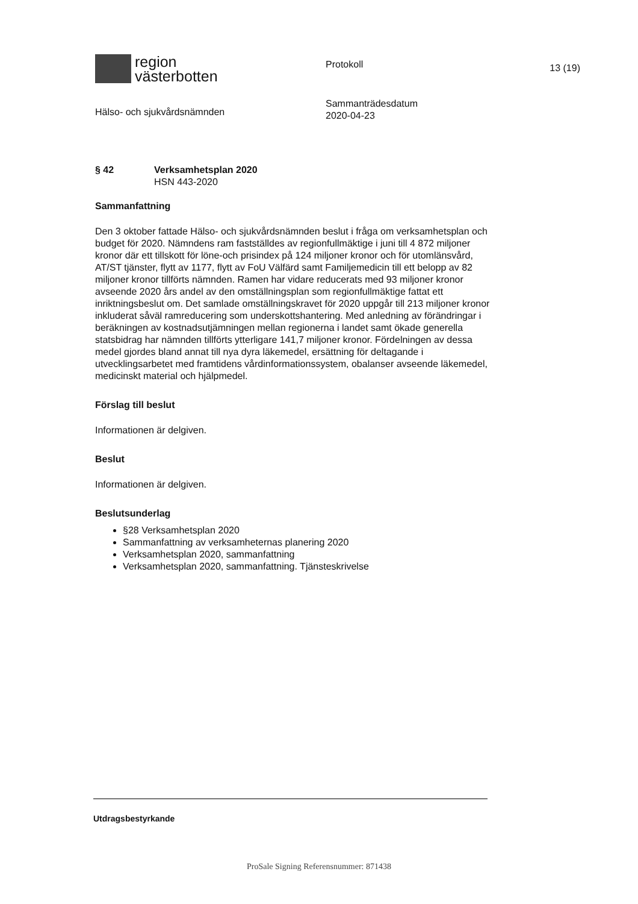region
västerbotten
Hälso- och sjukvårdsnämnden
Protokoll
Sammanträdesdatum
2020-04-23
13 (19)
§ 42 Verksamhetsplan 2020
HSN 443-2020
Sammanfattning
Den 3 oktober fattade Hälso- och sjukvårdsnämnden beslut i fråga om verksamhetsplan och budget för 2020. Nämndens ram fastställdes av regionfullmäktige i juni till 4 872 miljoner kronor där ett tillskott för löne-och prisindex på 124 miljoner kronor och för utomlänsvård, AT/ST tjänster, flytt av 1177, flytt av FoU Välfärd samt Familjemedicin till ett belopp av 82 miljoner kronor tillförts nämnden. Ramen har vidare reducerats med 93 miljoner kronor avseende 2020 års andel av den omställningsplan som regionfullmäktige fattat ett inriktningsbeslut om. Det samlade omställningskravet för 2020 uppgår till 213 miljoner kronor inkluderat såväl ramreducering som underskottshantering. Med anledning av förändringar i beräkningen av kostnadsutjämningen mellan regionerna i landet samt ökade generella statsbidrag har nämnden tillförts ytterligare 141,7 miljoner kronor. Fördelningen av dessa medel gjordes bland annat till nya dyra läkemedel, ersättning för deltagande i utvecklingsarbetet med framtidens vårdinformationssystem, obalanser avseende läkemedel, medicinskt material och hjälpmedel.
Förslag till beslut
Informationen är delgiven.
Beslut
Informationen är delgiven.
Beslutsunderlag
§28 Verksamhetsplan 2020
Sammanfattning av verksamheternas planering 2020
Verksamhetsplan 2020, sammanfattning
Verksamhetsplan 2020, sammanfattning. Tjänsteskrivelse
Utdragsbestyrkande
ProSale Signing Referensnummer: 871438